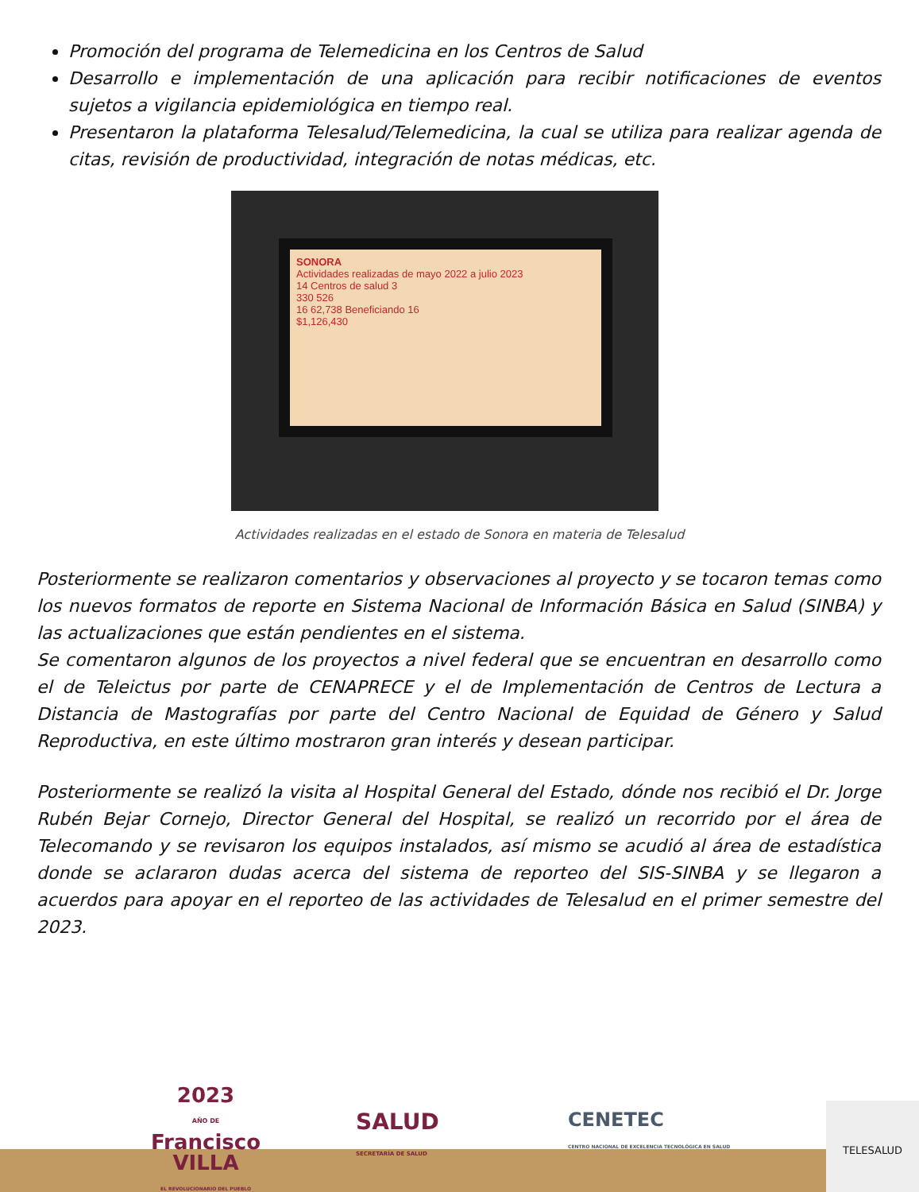Promoción del programa de Telemedicina en los Centros de Salud
Desarrollo e implementación de una aplicación para recibir notificaciones de eventos sujetos a vigilancia epidemiológica en tiempo real.
Presentaron la plataforma Telesalud/Telemedicina, la cual se utiliza para realizar agenda de citas, revisión de productividad, integración de notas médicas, etc.
SONORA
Actividades realizadas de mayo 2022 a julio 2023
14 Centros de salud 3
330 526
16 62,738 Beneficiando 16
$1,126,430
Actividades realizadas en el estado de Sonora en materia de Telesalud
Posteriormente se realizaron comentarios y observaciones al proyecto y se tocaron temas como los nuevos formatos de reporte en Sistema Nacional de Información Básica en Salud (SINBA) y las actualizaciones que están pendientes en el sistema.
Se comentaron algunos de los proyectos a nivel federal que se encuentran en desarrollo como el de Teleictus por parte de CENAPRECE y el de Implementación de Centros de Lectura a Distancia de Mastografías por parte del Centro Nacional de Equidad de Género y Salud Reproductiva, en este último mostraron gran interés y desean participar.
Posteriormente se realizó la visita al Hospital General del Estado, dónde nos recibió el Dr. Jorge Rubén Bejar Cornejo, Director General del Hospital, se realizó un recorrido por el área de Telecomando y se revisaron los equipos instalados, así mismo se acudió al área de estadística donde se aclararon dudas acerca del sistema de reporteo del SIS-SINBA y se llegaron a acuerdos para apoyar en el reporteo de las actividades de Telesalud en el primer semestre del 2023.
2023
AÑO DE
Francisco
VILLA
EL REVOLUCIONARIO DEL PUEBLO
SALUD
SECRETARÍA DE SALUD
CENETEC
CENTRO NACIONAL DE EXCELENCIA TECNOLÓGICA EN SALUD
TELESALUD